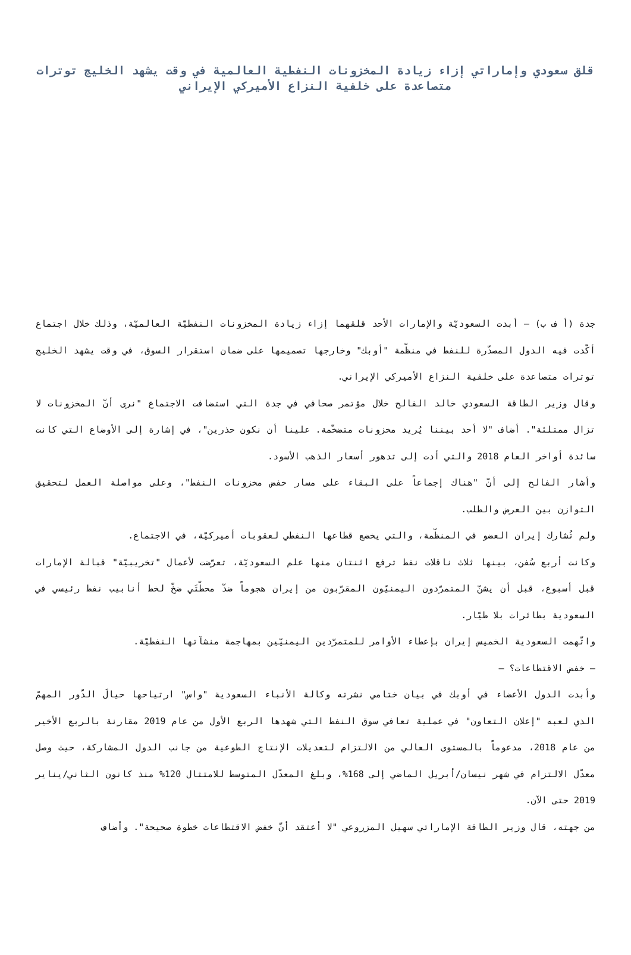قلق سعودي وإماراتي إزاء زيادة المخزونات النفطية العالمية في وقت يشهد الخليج توترات متصاعدة على خلفية النزاع الأميركي الإيراني
جدة (أ ف ب) – أبدت السعوديّة والإمارات الأحد قلقهما إزاء زيادة المخزونات النفطيّة العالميّة، وذلك خلال اجتماع أكّدت فيه الدول المصدّرة للنفط في منظّمة "أوبك" وخارجها تصميمها على ضمان استقرار السوق، في وقت يشهد الخليج توترات متصاعدة على خلفية النزاع الأميركي الإيراني.
وقال وزير الطاقة السعودي خالد الفالح خلال مؤتمر صحافي في جدة التي استضافت الاجتماع "نرى أنّ المخزونات لا تزال ممتلئة". أضاف "لا أحد بيننا يُريد مخزونات متضخّمة. علينا أن نكون حذرين"، في إشارة إلى الأوضاع التي كانت سائدة أواخر العام 2018 والتي أدت إلى تدهور أسعار الذهب الأسود.
وأشار الفالح إلى أنّ "هناك إجماعاً على البقاء على مسار خفض مخزونات النفط"، وعلى مواصلة العمل لتحقيق التوازن بين العرض والطلب.
ولم تُشارك إيران العضو في المنظّمة، والتي يخضع قطاعها النفطي لعقوبات أميركيّة، في الاجتماع.
وكانت أربع سُفن، بينها ثلاث ناقلات نفط ترفع اثنتان منها علم السعوديّة، تعرّضت لأعمال "تخريبيّة" قبالة الإمارات قبل أسبوع، قبل أن يشنّ المتمرّدون اليمنيّون المقرّبون من إيران هجوماً ضدّ محطّتَي ضخّ لخط أنابيب نفط رئيسي في السعودية بطائرات بلا طيّار.
واتّهمت السعودية الخميس إيران بإعطاء الأوامر للمتمرّدين اليمنيّين بمهاجمة منشآتها النفطيّة.
– خفض الاقتطاعات؟ –
وأبدت الدول الأعضاء في أوبك في بيان ختامي نشرته وكالة الأنباء السعودية "واس" ارتياحها حيالَ الدّور المهمّ الذي لعبه "إعلان التعاون" في عملية تعافي سوق النفط التي شهدها الربع الأول من عام 2019 مقارنة بالربع الأخير من عام 2018، مدعوماً بالمستوى العالي من الالتزام لتعديلات الإنتاج الطوعية من جانب الدول المشاركة، حيث وصل معدّل الالتزام في شهر نيسان/أبريل الماضي إلى 168%، وبلغ المعدّل المتوسط للامتثال 120% منذ كانون الثاني/يناير 2019 حتى الآن.
من جهته، قال وزير الطاقة الإماراتي سهيل المزروعي "لا أعتقد أنّ خفض الاقتطاعات خطوة صحيحة". وأضاف